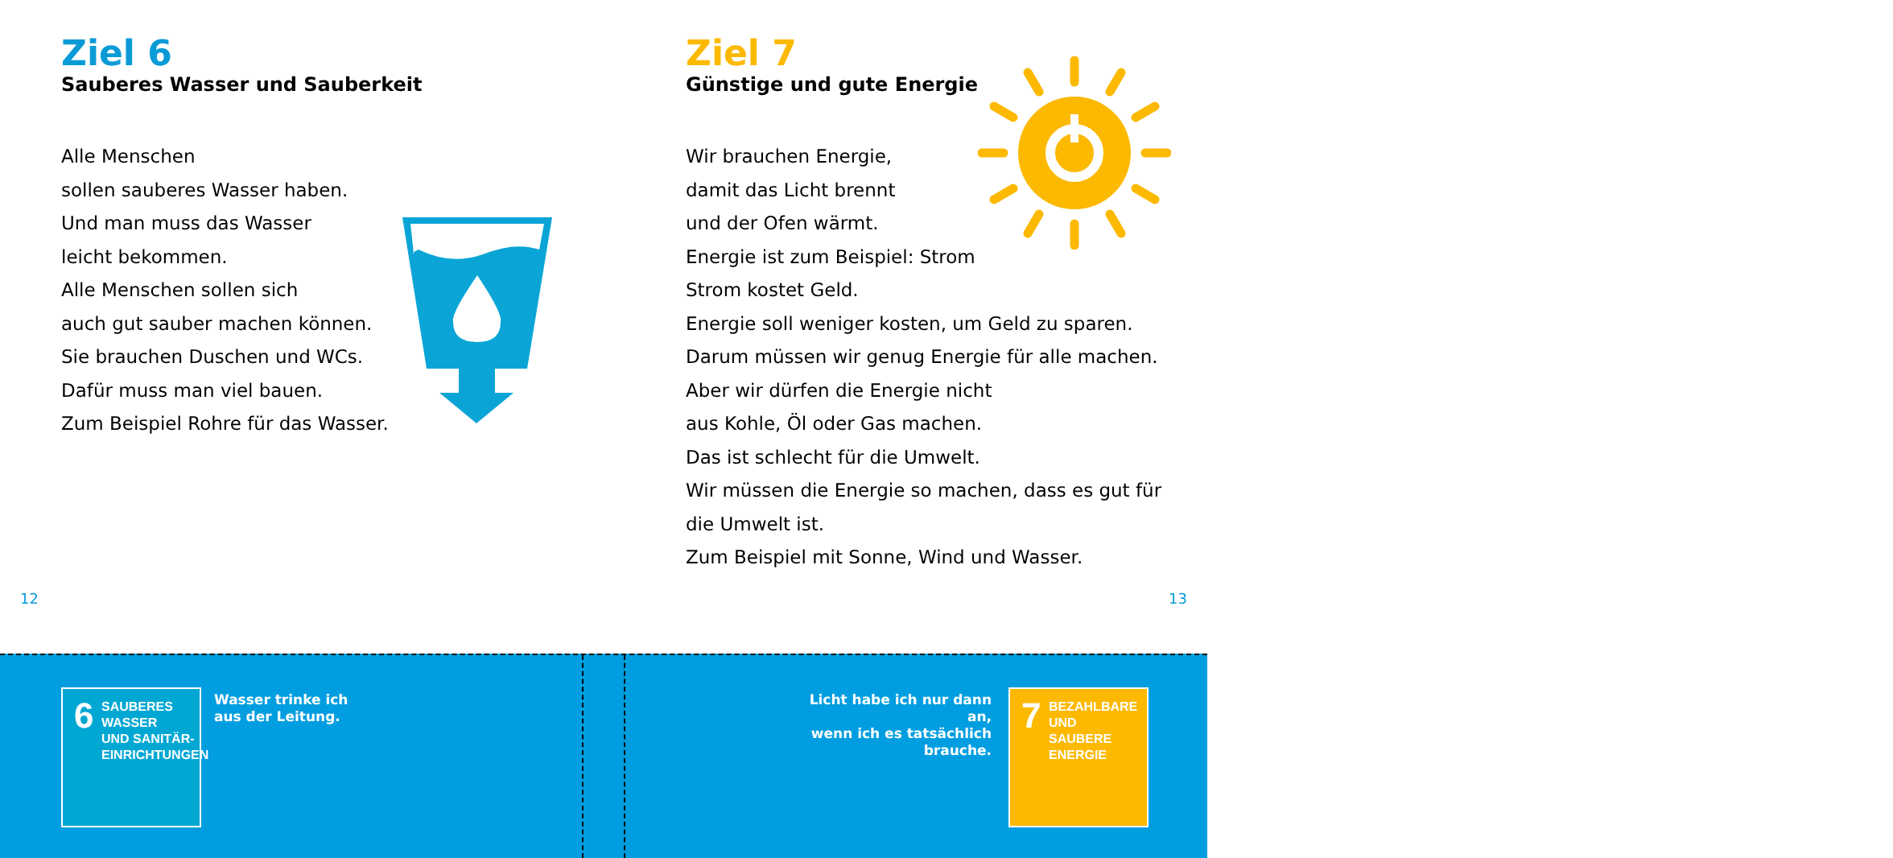Ziel 6
Sauberes Wasser und Sauberkeit
Alle Menschen
sollen sauberes Wasser haben.
Und man muss das Wasser
leicht bekommen.
Alle Menschen sollen sich
auch gut sauber machen können.
Sie brauchen Duschen und WCs.
Dafür muss man viel bauen.
Zum Beispiel Rohre für das Wasser.
Ziel 7
Günstige und gute Energie
Wir brauchen Energie,
damit das Licht brennt
und der Ofen wärmt.
Energie ist zum Beispiel: Strom
Strom kostet Geld.
Energie soll weniger kosten, um Geld zu sparen.
Darum müssen wir genug Energie für alle machen.
Aber wir dürfen die Energie nicht
aus Kohle, Öl oder Gas machen.
Das ist schlecht für die Umwelt.
Wir müssen die Energie so machen, dass es gut für
die Umwelt ist.
Zum Beispiel mit Sonne, Wind und Wasser.
12 13
6 SAUBERES WASSER
UND SANITÄR-
EINRICHTUNGEN
Wasser trinke ich
aus der Leitung.
Licht habe ich nur dann an,
wenn ich es tatsächlich
brauche.
7 BEZAHLBARE UND
SAUBERE ENERGIE